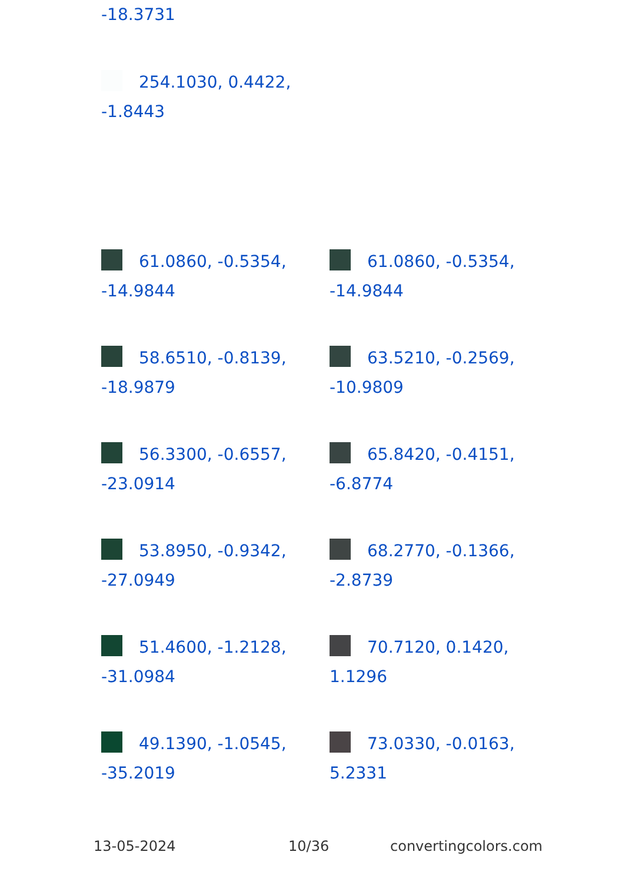-18.3731
254.1030, 0.4422, -1.8443
61.0860, -0.5354, -14.9844
61.0860, -0.5354, -14.9844
58.6510, -0.8139, -18.9879
63.5210, -0.2569, -10.9809
56.3300, -0.6557, -23.0914
65.8420, -0.4151, -6.8774
53.8950, -0.9342, -27.0949
68.2770, -0.1366, -2.8739
51.4600, -1.2128, -31.0984
70.7120, 0.1420, 1.1296
49.1390, -1.0545, -35.2019
73.0330, -0.0163, 5.2331
13-05-2024 10/36 convertingcolors.com